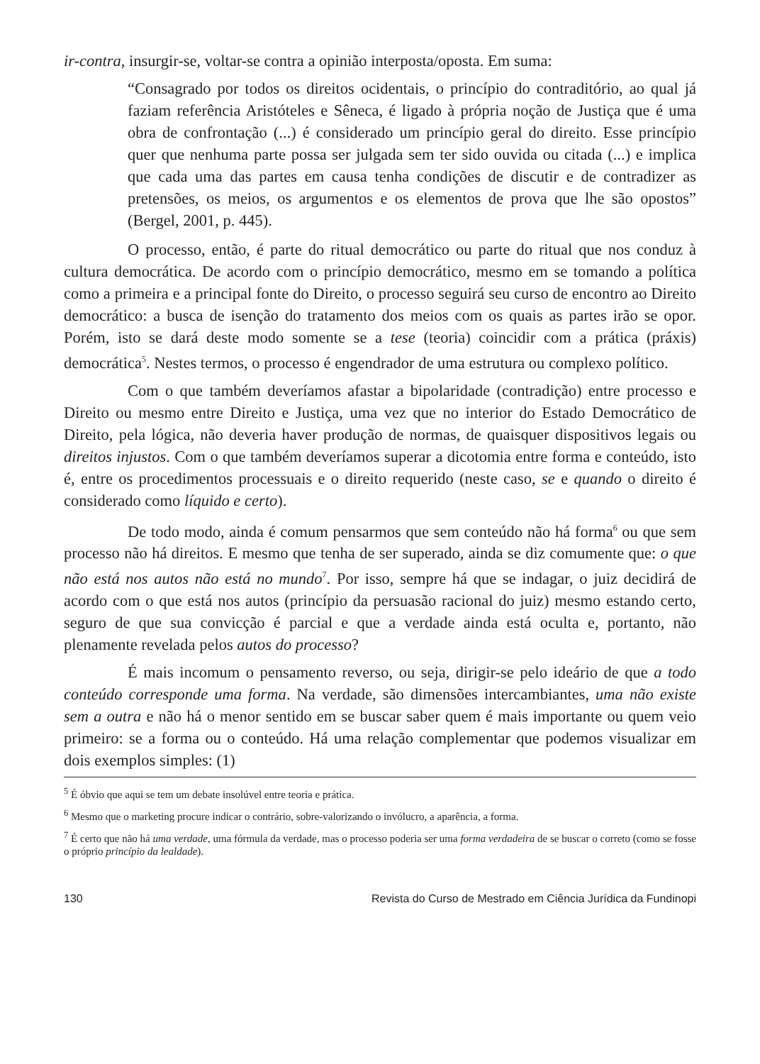ir-contra, insurgir-se, voltar-se contra a opinião interposta/oposta. Em suma:
“Consagrado por todos os direitos ocidentais, o princípio do contraditório, ao qual já faziam referência Aristóteles e Sêneca, é ligado à própria noção de Justiça que é uma obra de confrontação (...) é considerado um princípio geral do direito. Esse princípio quer que nenhuma parte possa ser julgada sem ter sido ouvida ou citada (...) e implica que cada uma das partes em causa tenha condições de discutir e de contradizer as pretensões, os meios, os argumentos e os elementos de prova que lhe são opostos” (Bergel, 2001, p. 445).
O processo, então, é parte do ritual democrático ou parte do ritual que nos conduz à cultura democrática. De acordo com o princípio democrático, mesmo em se tomando a política como a primeira e a principal fonte do Direito, o processo seguirá seu curso de encontro ao Direito democrático: a busca de isenção do tratamento dos meios com os quais as partes irão se opor. Porém, isto se dará deste modo somente se a tese (teoria) coincidir com a prática (práxis) democrática<sup>5</sup>. Nestes termos, o processo é engendrador de uma estrutura ou complexo político.
Com o que também deveríamos afastar a bipolaridade (contradição) entre processo e Direito ou mesmo entre Direito e Justiça, uma vez que no interior do Estado Democrático de Direito, pela lógica, não deveria haver produção de normas, de quaisquer dispositivos legais ou direitos injustos. Com o que também deveríamos superar a dicotomia entre forma e conteúdo, isto é, entre os procedimentos processuais e o direito requerido (neste caso, se e quando o direito é considerado como líquido e certo).
De todo modo, ainda é comum pensarmos que sem conteúdo não há forma<sup>6</sup> ou que sem processo não há direitos. E mesmo que tenha de ser superado, ainda se diz comumente que: o que não está nos autos não está no mundo<sup>7</sup>. Por isso, sempre há que se indagar, o juiz decidirá de acordo com o que está nos autos (princípio da persuasão racional do juiz) mesmo estando certo, seguro de que sua convicção é parcial e que a verdade ainda está oculta e, portanto, não plenamente revelada pelos autos do processo?
É mais incomum o pensamento reverso, ou seja, dirigir-se pelo ideário de que a todo conteúdo corresponde uma forma. Na verdade, são dimensões intercambiantes, uma não existe sem a outra e não há o menor sentido em se buscar saber quem é mais importante ou quem veio primeiro: se a forma ou o conteúdo. Há uma relação complementar que podemos visualizar em dois exemplos simples: (1)
<sup>5</sup> É óbvio que aqui se tem um debate insolúvel entre teoria e prática.
<sup>6</sup> Mesmo que o marketing procure indicar o contrário, sobre-valorizando o invólucro, a aparência, a forma.
<sup>7</sup> É certo que não há uma verdade, uma fórmula da verdade, mas o processo poderia ser uma forma verdadeira de se buscar o correto (como se fosse o próprio princípio da lealdade).
130 Revista do Curso de Mestrado em Ciência Jurídica da Fundinopi